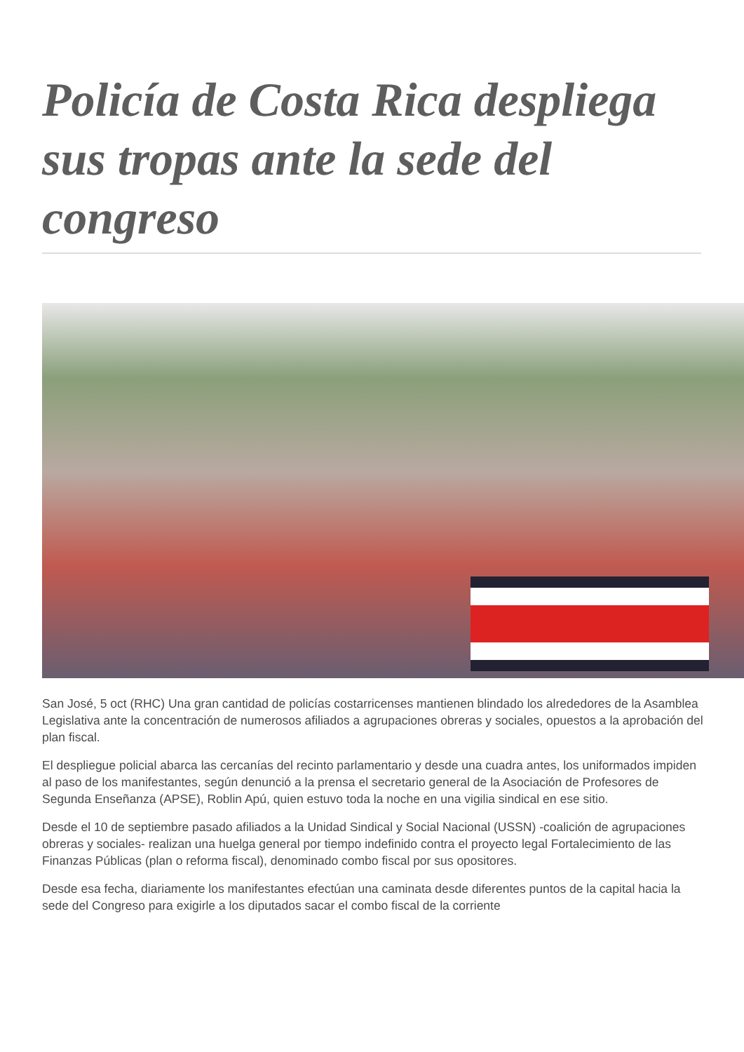Policía de Costa Rica despliega sus tropas ante la sede del congreso
San José, 5 oct (RHC) Una gran cantidad de policías costarricenses mantienen blindado los alrededores de la Asamblea Legislativa ante la concentración de numerosos afiliados a agrupaciones obreras y sociales, opuestos a la aprobación del plan fiscal.
El despliegue policial abarca las cercanías del recinto parlamentario y desde una cuadra antes, los uniformados impiden al paso de los manifestantes, según denunció a la prensa el secretario general de la Asociación de Profesores de Segunda Enseñanza (APSE), Roblin Apú, quien estuvo toda la noche en una vigilia sindical en ese sitio.
Desde el 10 de septiembre pasado afiliados a la Unidad Sindical y Social Nacional (USSN) -coalición de agrupaciones obreras y sociales- realizan una huelga general por tiempo indefinido contra el proyecto legal Fortalecimiento de las Finanzas Públicas (plan o reforma fiscal), denominado combo fiscal por sus opositores.
Desde esa fecha, diariamente los manifestantes efectúan una caminata desde diferentes puntos de la capital hacia la sede del Congreso para exigirle a los diputados sacar el combo fiscal de la corriente